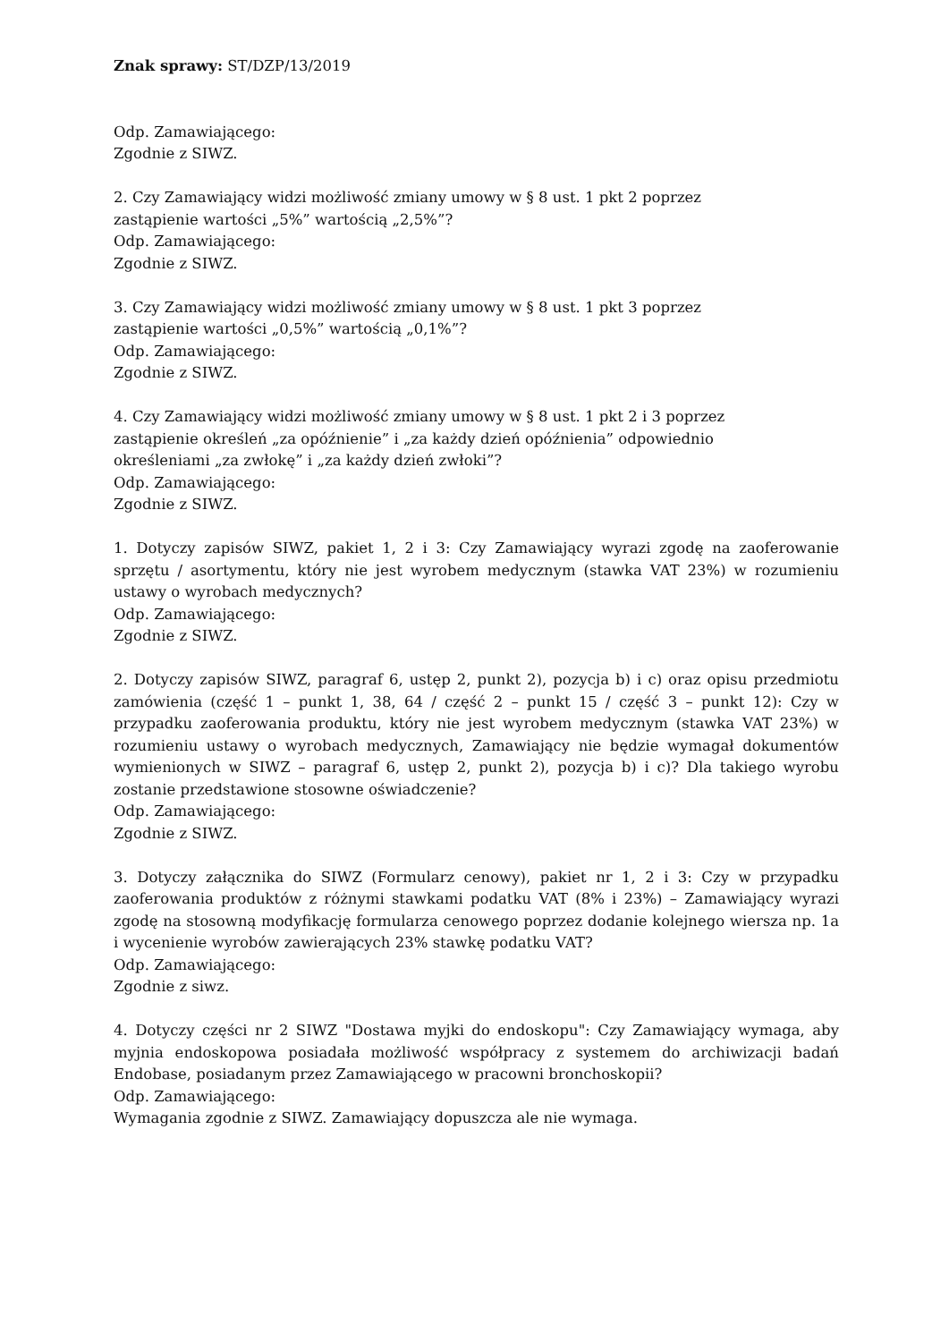Znak sprawy: ST/DZP/13/2019
Odp. Zamawiającego:
Zgodnie z SIWZ.
2. Czy Zamawiający widzi możliwość zmiany umowy w § 8 ust. 1 pkt 2 poprzez
zastąpienie wartości „5%” wartością „2,5%”?
Odp. Zamawiającego:
Zgodnie z SIWZ.
3. Czy Zamawiający widzi możliwość zmiany umowy w § 8 ust. 1 pkt 3 poprzez
zastąpienie wartości „0,5%” wartością „0,1%”?
Odp. Zamawiającego:
Zgodnie z SIWZ.
4. Czy Zamawiający widzi możliwość zmiany umowy w § 8 ust. 1 pkt 2 i 3 poprzez
zastąpienie określeń „za opóźnienie” i „za każdy dzień opóźnienia” odpowiednio
określeniami „za zwłokę” i „za każdy dzień zwłoki”?
Odp. Zamawiającego:
Zgodnie z SIWZ.
1. Dotyczy zapisów SIWZ, pakiet 1, 2 i 3: Czy Zamawiający wyrazi zgodę na zaoferowanie sprzętu / asortymentu, który nie jest wyrobem medycznym (stawka VAT 23%) w rozumieniu ustawy o wyrobach medycznych?
Odp. Zamawiającego:
Zgodnie z SIWZ.
2. Dotyczy zapisów SIWZ, paragraf 6, ustęp 2, punkt 2), pozycja b) i c) oraz opisu przedmiotu zamówienia (część 1 – punkt 1, 38, 64 / część 2 – punkt 15 / część 3 – punkt 12): Czy w przypadku zaoferowania produktu, który nie jest wyrobem medycznym (stawka VAT 23%) w rozumieniu ustawy o wyrobach medycznych, Zamawiający nie będzie wymagał dokumentów wymienionych w SIWZ – paragraf 6, ustęp 2, punkt 2), pozycja b) i c)? Dla takiego wyrobu zostanie przedstawione stosowne oświadczenie?
Odp. Zamawiającego:
Zgodnie z SIWZ.
3. Dotyczy załącznika do SIWZ (Formularz cenowy), pakiet nr 1, 2 i 3: Czy w przypadku zaoferowania produktów z różnymi stawkami podatku VAT (8% i 23%) – Zamawiający wyrazi zgodę na stosowną modyfikację formularza cenowego poprzez dodanie kolejnego wiersza np. 1a i wycenienie wyrobów zawierających 23% stawkę podatku VAT?
Odp. Zamawiającego:
Zgodnie z siwz.
4. Dotyczy części nr 2 SIWZ "Dostawa myjki do endoskopu": Czy Zamawiający wymaga, aby myjnia endoskopowa posiadała możliwość współpracy z systemem do archiwizacji badań Endobase, posiadanym przez Zamawiającego w pracowni bronchoskopii?
Odp. Zamawiającego:
Wymagania zgodnie z SIWZ. Zamawiający dopuszcza ale nie wymaga.